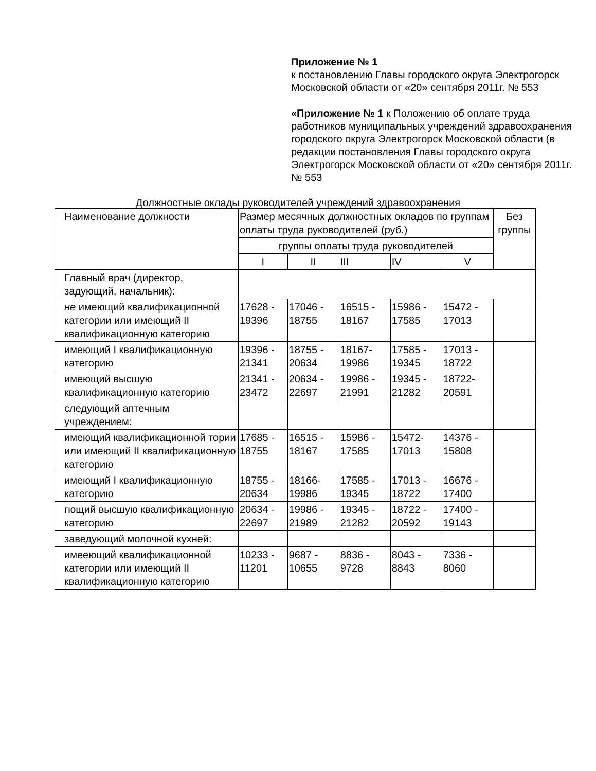Приложение № 1
к постановлению Главы городского округа Электрогорск Московской области от «20» сентября 2011г. № 553
«Приложение № 1 к Положению об оплате труда работников муниципальных учреждений здравоохранения городского округа Электрогорск Московской области (в редакции постановления Главы городского округа Электрогорск Московской области от «20» сентября 2011г. № 553
Должностные оклады руководителей учреждений здравоохранения
| Наименование должности | Размер месячных должностных окладов по группам оплаты труда руководителей (руб.) | | | | | Без группы |
| | группы оплаты труда руководителей | | | | | |
| | I | II | III | IV | V | |
| Главный врач (директор, задующий, начальник): | | | | | | |
| не имеющий квалификационной категории или имеющий II квалификационную категорию | 17628 - 19396 | 17046 - 18755 | 16515 - 18167 | 15986 - 17585 | 15472 - 17013 | |
| имеющий I квалификационную категорию | 19396 - 21341 | 18755 - 20634 | 18167- 19986 | 17585 - 19345 | 17013 - 18722 | |
| имеющий высшую квалификационную категорию | 21341 - 23472 | 20634 - 22697 | 19986 - 21991 | 19345 - 21282 | 18722- 20591 | |
| следующий аптечным учреждением: | | | | | | |
| имеющий квалификационной тории или имеющий II квалификационную категорию | 17685 - 18755 | 16515 - 18167 | 15986 - 17585 | 15472- 17013 | 14376 - 15808 | |
| имеющий I квалификационную категорию | 18755 - 20634 | 18166- 19986 | 17585 - 19345 | 17013 - 18722 | 16676 - 17400 | |
| гющий высшую квалификационную категорию | 20634 - 22697 | 19986 - 21989 | 19345 - 21282 | 18722 - 20592 | 17400 - 19143 | |
| заведующий молочной кухней: | | | | | | |
| имееющий квалификационной категории или имеющий II квалификационную категорию | 10233 - 11201 | 9687 - 10655 | 8836 - 9728 | 8043 - 8843 | 7336 - 8060 | |